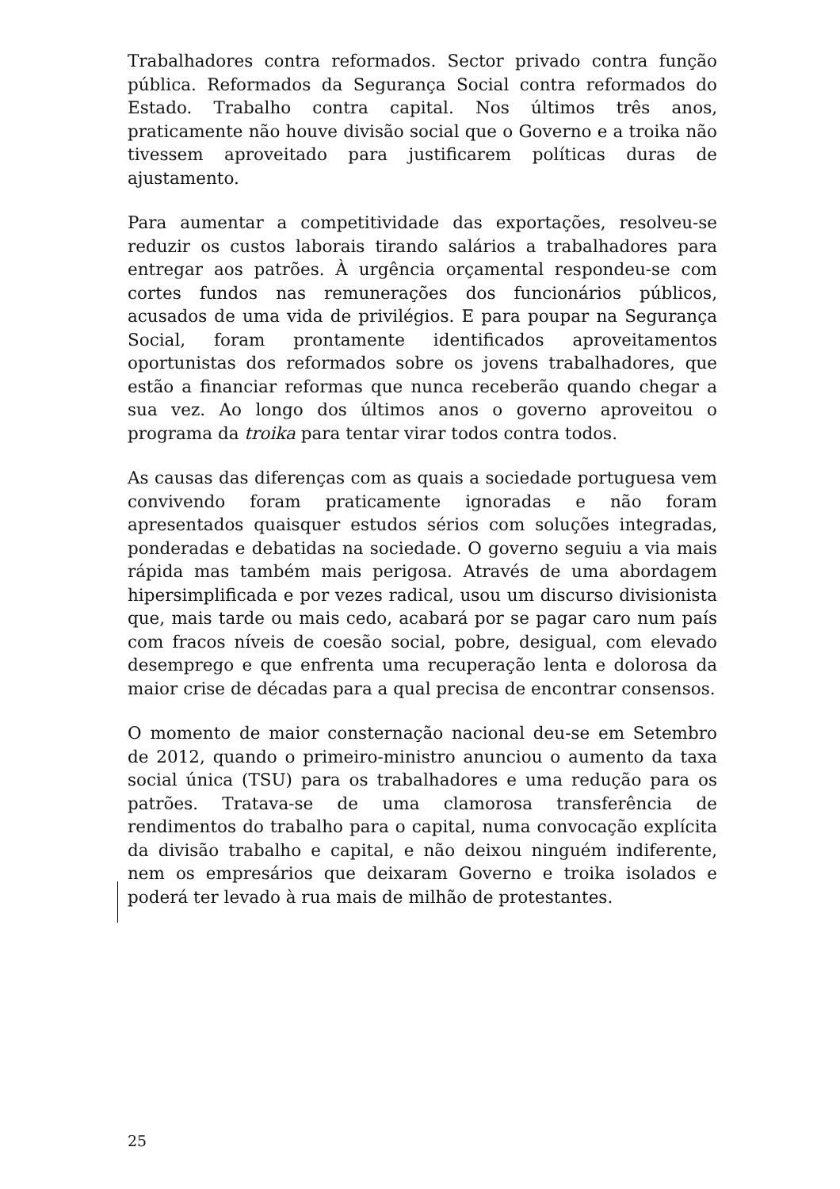Trabalhadores contra reformados. Sector privado contra função pública. Reformados da Segurança Social contra reformados do Estado. Trabalho contra capital. Nos últimos três anos, praticamente não houve divisão social que o Governo e a troika não tivessem aproveitado para justificarem políticas duras de ajustamento.
Para aumentar a competitividade das exportações, resolveu-se reduzir os custos laborais tirando salários a trabalhadores para entregar aos patrões. À urgência orçamental respondeu-se com cortes fundos nas remunerações dos funcionários públicos, acusados de uma vida de privilégios. E para poupar na Segurança Social, foram prontamente identificados aproveitamentos oportunistas dos reformados sobre os jovens trabalhadores, que estão a financiar reformas que nunca receberão quando chegar a sua vez. Ao longo dos últimos anos o governo aproveitou o programa da troika para tentar virar todos contra todos.
As causas das diferenças com as quais a sociedade portuguesa vem convivendo foram praticamente ignoradas e não foram apresentados quaisquer estudos sérios com soluções integradas, ponderadas e debatidas na sociedade. O governo seguiu a via mais rápida mas também mais perigosa. Através de uma abordagem hipersimplificada e por vezes radical, usou um discurso divisionista que, mais tarde ou mais cedo, acabará por se pagar caro num país com fracos níveis de coesão social, pobre, desigual, com elevado desemprego e que enfrenta uma recuperação lenta e dolorosa da maior crise de décadas para a qual precisa de encontrar consensos.
O momento de maior consternação nacional deu-se em Setembro de 2012, quando o primeiro-ministro anunciou o aumento da taxa social única (TSU) para os trabalhadores e uma redução para os patrões. Tratava-se de uma clamorosa transferência de rendimentos do trabalho para o capital, numa convocação explícita da divisão trabalho e capital, e não deixou ninguém indiferente, nem os empresários que deixaram Governo e troika isolados e poderá ter levado à rua mais de milhão de protestantes.
25